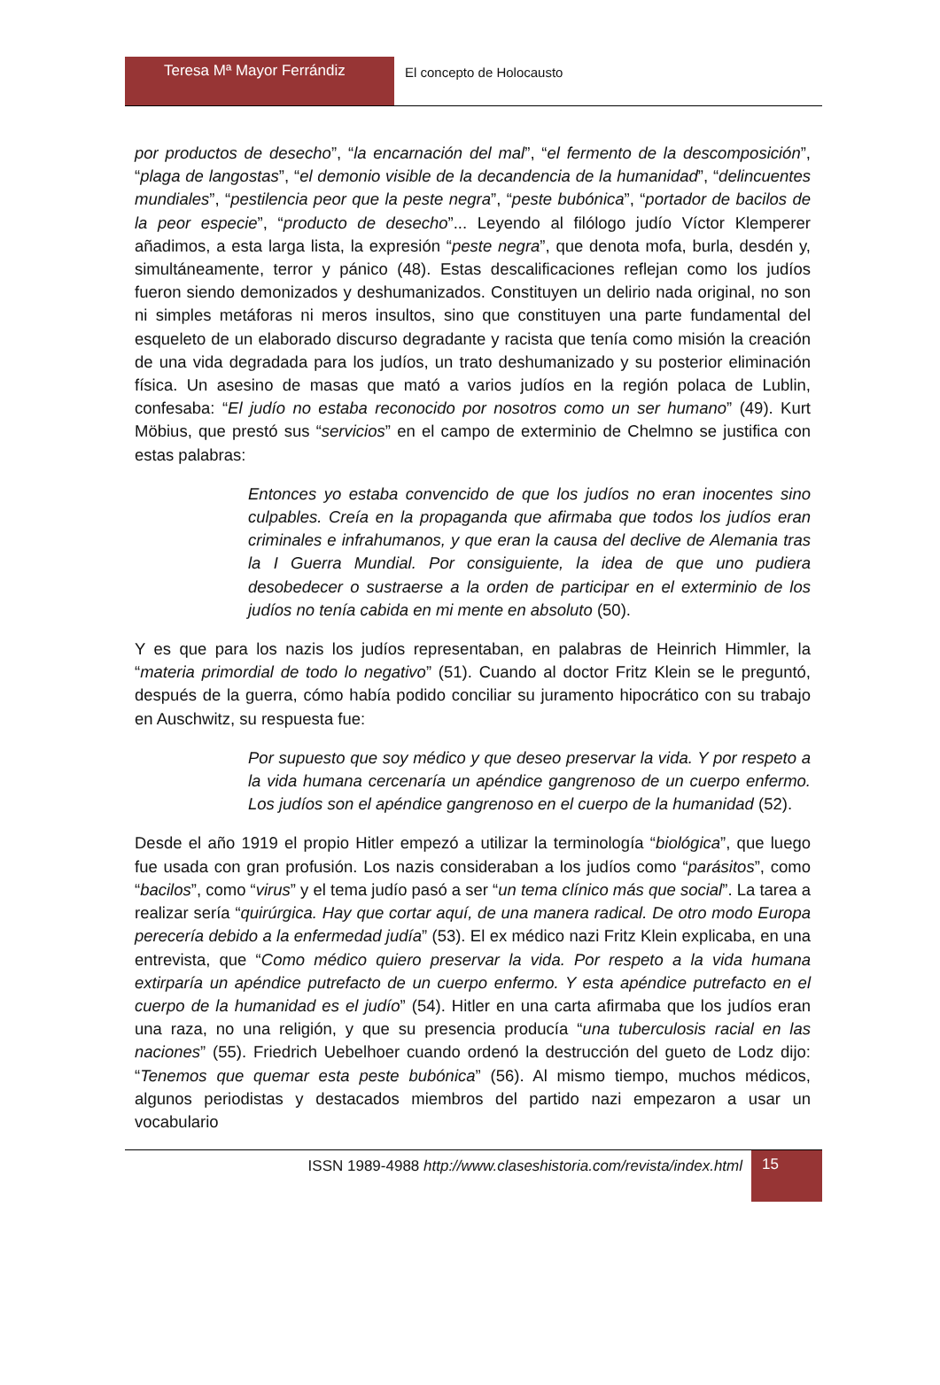Teresa Mª Mayor Ferrándiz
El concepto de Holocausto
por productos de desecho”, “la encarnación del mal”, “el fermento de la descomposición”, “plaga de langostas”, “el demonio visible de la decandencia de la humanidad”, “delincuentes mundiales”, “pestilencia peor que la peste negra”, “peste bubónica”, “portador de bacilos de la peor especie”, “producto de desecho”... Leyendo al filólogo judío Víctor Klemperer añadimos, a esta larga lista, la expresión “peste negra”, que denota mofa, burla, desdén y, simultáneamente, terror y pánico (48). Estas descalificaciones reflejan como los judíos fueron siendo demonizados y deshumanizados. Constituyen un delirio nada original, no son ni simples metáforas ni meros insultos, sino que constituyen una parte fundamental del esqueleto de un elaborado discurso degradante y racista que tenía como misión la creación de una vida degradada para los judíos, un trato deshumanizado y su posterior eliminación física. Un asesino de masas que mató a varios judíos en la región polaca de Lublin, confesaba: “El judío no estaba reconocido por nosotros como un ser humano” (49). Kurt Möbius, que prestó sus “servicios” en el campo de exterminio de Chelmno se justifica con estas palabras:
Entonces yo estaba convencido de que los judíos no eran inocentes sino culpables. Creía en la propaganda que afirmaba que todos los judíos eran criminales e infrahumanos, y que eran la causa del declive de Alemania tras la I Guerra Mundial. Por consiguiente, la idea de que uno pudiera desobedecer o sustraerse a la orden de participar en el exterminio de los judíos no tenía cabida en mi mente en absoluto (50).
Y es que para los nazis los judíos representaban, en palabras de Heinrich Himmler, la “materia primordial de todo lo negativo” (51). Cuando al doctor Fritz Klein se le preguntó, después de la guerra, cómo había podido conciliar su juramento hipocrático con su trabajo en Auschwitz, su respuesta fue:
Por supuesto que soy médico y que deseo preservar la vida. Y por respeto a la vida humana cercenaría un apéndice gangrenoso de un cuerpo enfermo. Los judíos son el apéndice gangrenoso en el cuerpo de la humanidad (52).
Desde el año 1919 el propio Hitler empezó a utilizar la terminología “biológica”, que luego fue usada con gran profusión. Los nazis consideraban a los judíos como “parásitos”, como “bacilos”, como “virus” y el tema judío pasó a ser “un tema clínico más que social”. La tarea a realizar sería “quirúrgica. Hay que cortar aquí, de una manera radical. De otro modo Europa perecería debido a la enfermedad judía” (53). El ex médico nazi Fritz Klein explicaba, en una entrevista, que “Como médico quiero preservar la vida. Por respeto a la vida humana extirparía un apéndice putrefacto de un cuerpo enfermo. Y esta apéndice putrefacto en el cuerpo de la humanidad es el judío” (54). Hitler en una carta afirmaba que los judíos eran una raza, no una religión, y que su presencia producía “una tuberculosis racial en las naciones” (55). Friedrich Uebelhoer cuando ordenó la destrucción del gueto de Lodz dijo: “Tenemos que quemar esta peste bubónica” (56). Al mismo tiempo, muchos médicos, algunos periodistas y destacados miembros del partido nazi empezaron a usar un vocabulario
ISSN 1989-4988 http://www.claseshistoria.com/revista/index.html
15